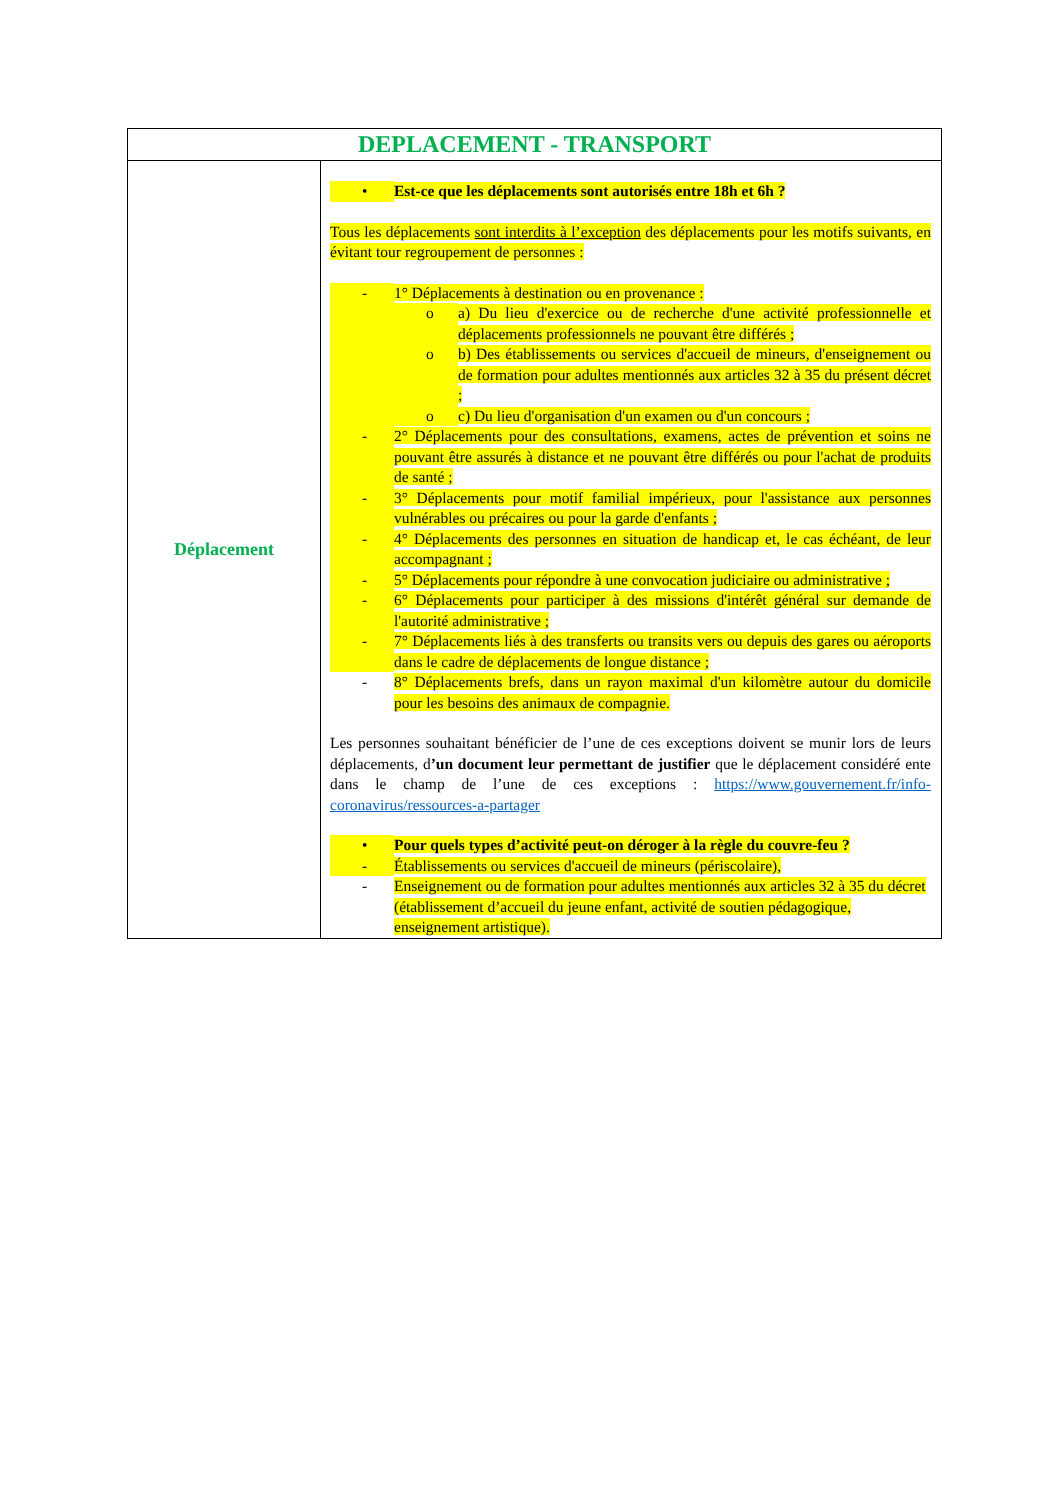| DEPLACEMENT - TRANSPORT | |
| --- | --- |
| Déplacement | • Est-ce que les déplacements sont autorisés entre 18h et 6h ? Tous les déplacements sont interdits à l’exception des déplacements pour les motifs suivants, en évitant tour regroupement de personnes : - 1° Déplacements à destination ou en provenance : o a) Du lieu d'exercice ou de recherche d'une activité professionnelle et déplacements professionnels ne pouvant être différés ; o b) Des établissements ou services d'accueil de mineurs, d'enseignement ou de formation pour adultes mentionnés aux articles 32 à 35 du présent décret ; o c) Du lieu d'organisation d'un examen ou d'un concours ; - 2° Déplacements pour des consultations, examens, actes de prévention et soins ne pouvant être assurés à distance et ne pouvant être différés ou pour l'achat de produits de santé ; - 3° Déplacements pour motif familial impérieux, pour l'assistance aux personnes vulnérables ou précaires ou pour la garde d'enfants ; - 4° Déplacements des personnes en situation de handicap et, le cas échéant, de leur accompagnant ; - 5° Déplacements pour répondre à une convocation judiciaire ou administrative ; - 6° Déplacements pour participer à des missions d'intérêt général sur demande de l'autorité administrative ; - 7° Déplacements liés à des transferts ou transits vers ou depuis des gares ou aéroports dans le cadre de déplacements de longue distance ; - 8° Déplacements brefs, dans un rayon maximal d'un kilomètre autour du domicile pour les besoins des animaux de compagnie. Les personnes souhaitant bénéficier de l’une de ces exceptions doivent se munir lors de leurs déplacements, d ’un document leur permettant de justifier que le déplacement considéré ente dans le champ de l’une de ces exceptions : https://www.gouvernement.fr/info-coronavirus/ressources-a-partager • Pour quels types d’activité peut-on déroger à la règle du couvre-feu ? - Établissements ou services d'accueil de mineurs (périscolaire), - Enseignement ou de formation pour adultes mentionnés aux articles 32 à 35 du décret (établissement d’accueil du jeune enfant, activité de soutien pédagogique, enseignement artistique). |